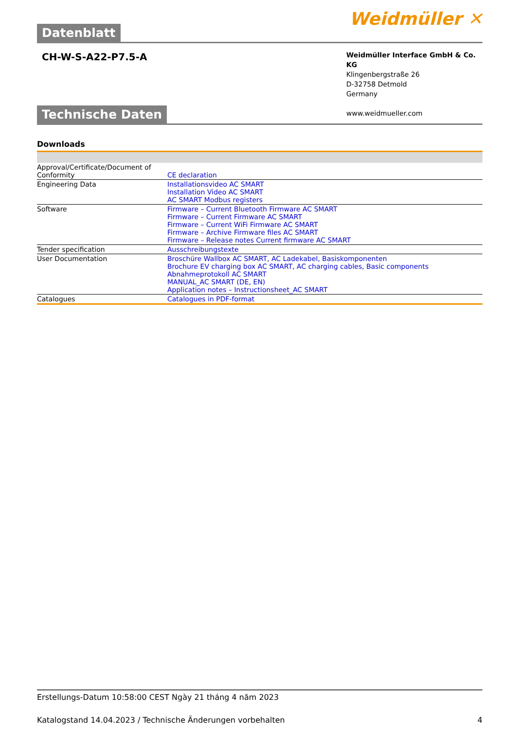Datenblatt
Weidmüller ✕
CH-W-S-A22-P7.5-A
Weidmüller Interface GmbH & Co. KG
Klingenbergstraße 26
D-32758 Detmold
Germany
www.weidmueller.com
Technische Daten
Downloads
| Approval/Certificate/Document of Conformity | CE declaration |
| Engineering Data | Installationsvideo AC SMART Installation Video AC SMART AC SMART Modbus registers |
| Software | Firmware – Current Bluetooth Firmware AC SMART Firmware – Current Firmware AC SMART Firmware – Current WiFi Firmware AC SMART Firmware – Archive Firmware files AC SMART Firmware – Release notes Current firmware AC SMART |
| Tender specification | Ausschreibungstexte |
| User Documentation | Broschüre Wallbox AC SMART, AC Ladekabel, Basiskomponenten Brochure EV charging box AC SMART, AC charging cables, Basic components Abnahmeprotokoll AC SMART MANUAL_AC SMART (DE, EN) Application notes – Instructionsheet_AC SMART |
| Catalogues | Catalogues in PDF-format |
Erstellungs-Datum 10:58:00 CEST Ngày 21 tháng 4 năm 2023
Katalogstand 14.04.2023 / Technische Änderungen vorbehalten 4